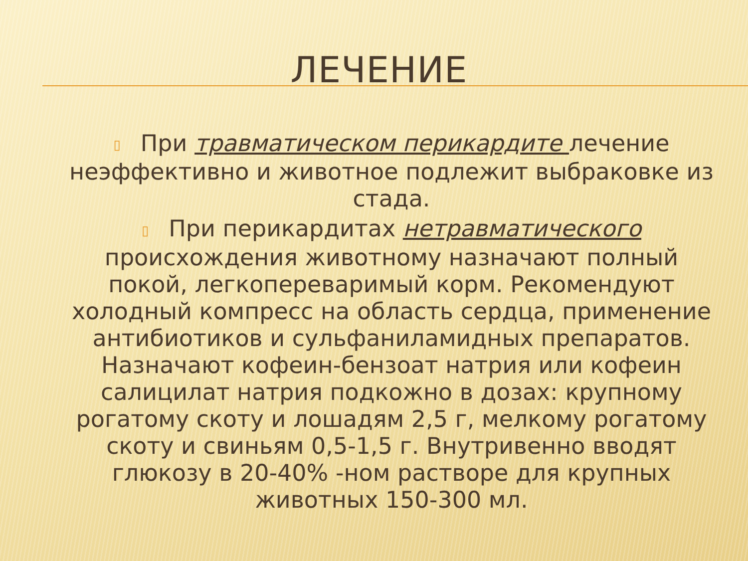ЛЕЧЕНИЕ
▯ При травматическом перикардите лечение неэффективно и животное подлежит выбраковке из стада.
▯ При перикардитах нетравматического происхождения животному назначают полный покой, легкопереваримый корм. Рекомендуют холодный компресс на область сердца, применение антибиотиков и сульфаниламидных препаратов. Назначают кофеин-бензоат натрия или кофеин салицилат натрия подкожно в дозах: крупному рогатому скоту и лошадям 2,5 г, мелкому рогатому скоту и свиньям 0,5-1,5 г. Внутривенно вводят глюкозу в 20-40% -ном растворе для крупных животных 150-300 мл.